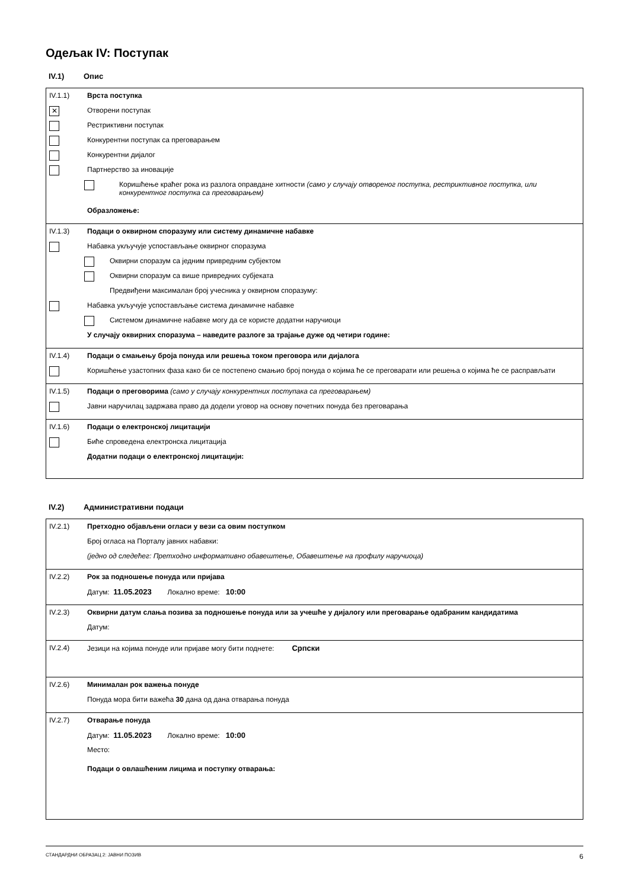Одељак IV: Поступак
IV.1) Опис
IV.1.1) Врста поступка
✕
Отворени поступак
Рестриктивни поступак
Конкурентни поступак са преговарањем
Конкурентни дијалог
Партнерство за иновације
Коришћење краћег рока из разлога оправдане хитности (само у случају отвореног поступка, рестриктивног поступка, или конкурентног поступка са преговарањем)
Образложење:
IV.1.3) Подаци о оквирном споразуму или систему динамичне набавке
Набавка укључује успостављање оквирног споразума
Оквирни споразум са једним привредним субјектом
Оквирни споразум са више привредних субјеката
Предвиђени максималан број учесника у оквирном споразуму:
Набавка укључује успостављање система динамичне набавке
Системом динамичне набавке могу да се користе додатни наручиоци
У случају оквирних споразума – наведите разлоге за трајање дуже од четири године:
IV.1.4) Подаци о смањењу броја понуда или решења током преговора или дијалога
Коришћење узастопних фаза како би се постепено смањио број понуда о којима ће се преговарати или решења о којима ће се расправљати
IV.1.5) Подаци о преговорима (само у случају конкурентних поступака са преговарањем)
Јавни наручилац задржава право да додели уговор на основу почетних понуда без преговарања
IV.1.6) Подаци о електронској лицитацији
Биће спроведена електронска лицитација
Додатни подаци о електронској лицитацији:
IV.2) Административни подаци
IV.2.1) Претходно објављени огласи у вези са овим поступком
Број огласа на Порталу јавних набавки:
(једно од следећег: Претходно информативно обавештење, Обавештење на профилу наручиоца)
IV.2.2) Рок за подношење понуда или пријава
Датум: 11.05.2023 Локално време: 10:00
IV.2.3) Оквирни датум слања позива за подношење понуда или за учешће у дијалогу или преговарање одабраним кандидатима
Датум:
IV.2.4) Језици на којима понуде или пријаве могу бити поднете: Српски
IV.2.6) Минималан рок важења понуде
Понуда мора бити важећа 30 дана од дана отварања понуда
IV.2.7) Отварање понуда
Датум: 11.05.2023 Локално време: 10:00
Место:
Подаци о овлашћеним лицима и поступку отварања:
СТАНДАРДНИ ОБРАЗАЦ 2: ЈАВНИ ПОЗИВ 6